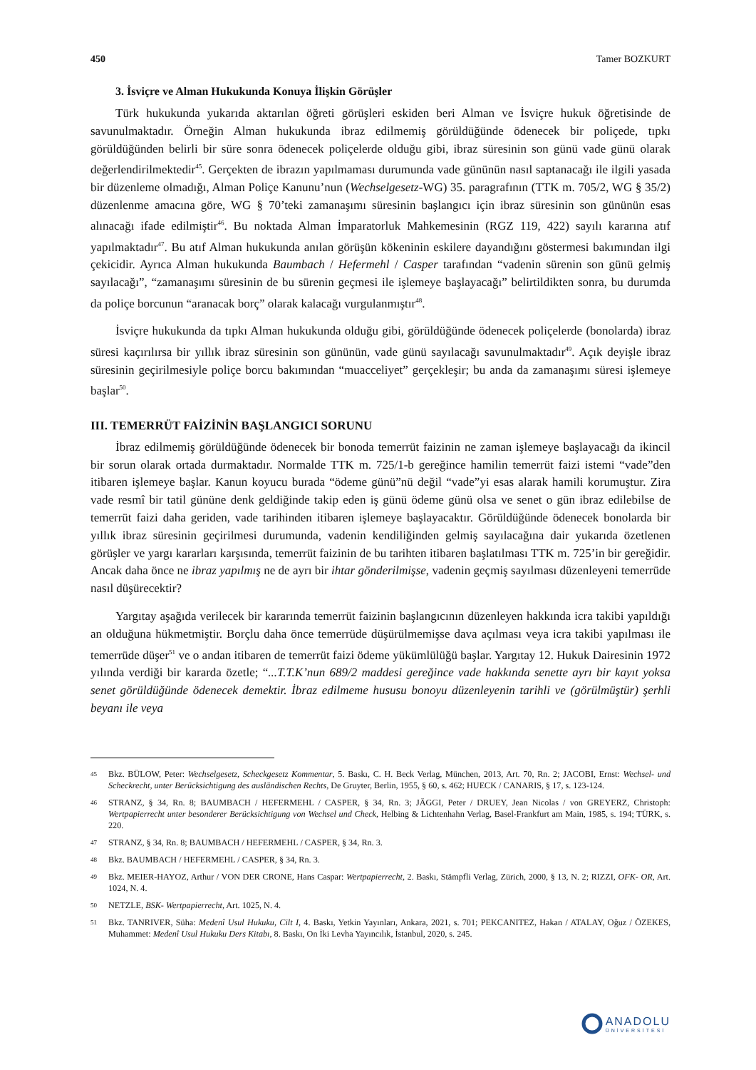450 Tamer BOZKURT
3. İsviçre ve Alman Hukukunda Konuya İlişkin Görüşler
Türk hukukunda yukarıda aktarılan öğreti görüşleri eskiden beri Alman ve İsviçre hukuk öğretisinde de savunulmaktadır. Örneğin Alman hukukunda ibraz edilmemiş görüldüğünde ödenecek bir poliçede, tıpkı görüldüğünden belirli bir süre sonra ödenecek poliçelerde olduğu gibi, ibraz süresinin son günü vade günü olarak değerlendirilmektedir<sup>45</sup>. Gerçekten de ibrazın yapılmaması durumunda vade gününün nasıl saptanacağı ile ilgili yasada bir düzenleme olmadığı, Alman Poliçe Kanunu’nun (Wechselgesetz-WG) 35. paragrafının (TTK m. 705/2, WG § 35/2) düzenlenme amacına göre, WG § 70’teki zamanaşımı süresinin başlangıcı için ibraz süresinin son gününün esas alınacağı ifade edilmiştir<sup>46</sup>. Bu noktada Alman İmparatorluk Mahkemesinin (RGZ 119, 422) sayılı kararına atıf yapılmaktadır<sup>47</sup>. Bu atıf Alman hukukunda anılan görüşün kökeninin eskilere dayandığını göstermesi bakımından ilgi çekicidir. Ayrıca Alman hukukunda Baumbach / Hefermehl / Casper tarafından “vadenin sürenin son günü gelmiş sayılacağı”, “zamanaşımı süresinin de bu sürenin geçmesi ile işlemeye başlayacağı” belirtildikten sonra, bu durumda da poliçe borcunun “aranacak borç” olarak kalacağı vurgulanmıştır<sup>48</sup>.
İsviçre hukukunda da tıpkı Alman hukukunda olduğu gibi, görüldüğünde ödenecek poliçelerde (bonolarda) ibraz süresi kaçırılırsa bir yıllık ibraz süresinin son gününün, vade günü sayılacağı savunulmaktadır<sup>49</sup>. Açık deyişle ibraz süresinin geçirilmesiyle poliçe borcu bakımından “muacceliyet” gerçekleşir; bu anda da zamanaşımı süresi işlemeye başlar<sup>50</sup>.
III. TEMERRÜT FAİZİNİN BAŞLANGICI SORUNU
İbraz edilmemiş görüldüğünde ödenecek bir bonoda temerrüt faizinin ne zaman işlemeye başlayacağı da ikincil bir sorun olarak ortada durmaktadır. Normalde TTK m. 725/1-b gereğince hamilin temerrüt faizi istemi “vade”den itibaren işlemeye başlar. Kanun koyucu burada “ödeme günü”nü değil “vade”yi esas alarak hamili korumuştur. Zira vade resmî bir tatil gününe denk geldiğinde takip eden iş günü ödeme günü olsa ve senet o gün ibraz edilebilse de temerrüt faizi daha geriden, vade tarihinden itibaren işlemeye başlayacaktır. Görüldüğünde ödenecek bonolarda bir yıllık ibraz süresinin geçirilmesi durumunda, vadenin kendiliğinden gelmiş sayılacağına dair yukarıda özetlenen görüşler ve yargı kararları karşısında, temerrüt faizinin de bu tarihten itibaren başlatılması TTK m. 725’in bir gereğidir. Ancak daha önce ne ibraz yapılmış ne de ayrı bir ihtar gönderilmişse, vadenin geçmiş sayılması düzenleyeni temerrüde nasıl düşürecektir?
Yargıtay aşağıda verilecek bir kararında temerrüt faizinin başlangıcının düzenleyen hakkında icra takibi yapıldığı an olduğuna hükmetmiştir. Borçlu daha önce temerrüde düşürülmemişse dava açılması veya icra takibi yapılması ile temerrüde düşer<sup>51</sup> ve o andan itibaren de temerrüt faizi ödeme yükümlülüğü başlar. Yargıtay 12. Hukuk Dairesinin 1972 yılında verdiği bir kararda özetle; “...T.T.K’nun 689/2 maddesi gereğince vade hakkında senette ayrı bir kayıt yoksa senet görüldüğünde ödenecek demektir. İbraz edilmeme hususu bonoyu düzenleyenin tarihli ve (görülmüştür) şerhli beyanı ile veya
45 Bkz. BÜLOW, Peter: Wechselgesetz, Scheckgesetz Kommentar, 5. Baskı, C. H. Beck Verlag, München, 2013, Art. 70, Rn. 2; JACOBI, Ernst: Wechsel- und Scheckrecht, unter Berücksichtigung des ausländischen Rechts, De Gruyter, Berlin, 1955, § 60, s. 462; HUECK / CANARIS, § 17, s. 123-124.
46 STRANZ, § 34, Rn. 8; BAUMBACH / HEFERMEHL / CASPER, § 34, Rn. 3; JÄGGI, Peter / DRUEY, Jean Nicolas / von GREYERZ, Christoph: Wertpapierrecht unter besonderer Berücksichtigung von Wechsel und Check, Helbing & Lichtenhahn Verlag, Basel-Frankfurt am Main, 1985, s. 194; TÜRK, s. 220.
47 STRANZ, § 34, Rn. 8; BAUMBACH / HEFERMEHL / CASPER, § 34, Rn. 3.
48 Bkz. BAUMBACH / HEFERMEHL / CASPER, § 34, Rn. 3.
49 Bkz. MEIER-HAYOZ, Arthur / VON DER CRONE, Hans Caspar: Wertpapierrecht, 2. Baskı, Stämpfli Verlag, Zürich, 2000, § 13, N. 2; RIZZI, OFK- OR, Art. 1024, N. 4.
50 NETZLE, BSK- Wertpapierrecht, Art. 1025, N. 4.
51 Bkz. TANRIVER, Süha: Medenî Usul Hukuku, Cilt I, 4. Baskı, Yetkin Yayınları, Ankara, 2021, s. 701; PEKCANITEZ, Hakan / ATALAY, Oğuz / ÖZEKES, Muhammet: Medenî Usul Hukuku Ders Kitabı, 8. Baskı, On İki Levha Yayıncılık, İstanbul, 2020, s. 245.
ANADOLU
ÜNİVERSİTESİ